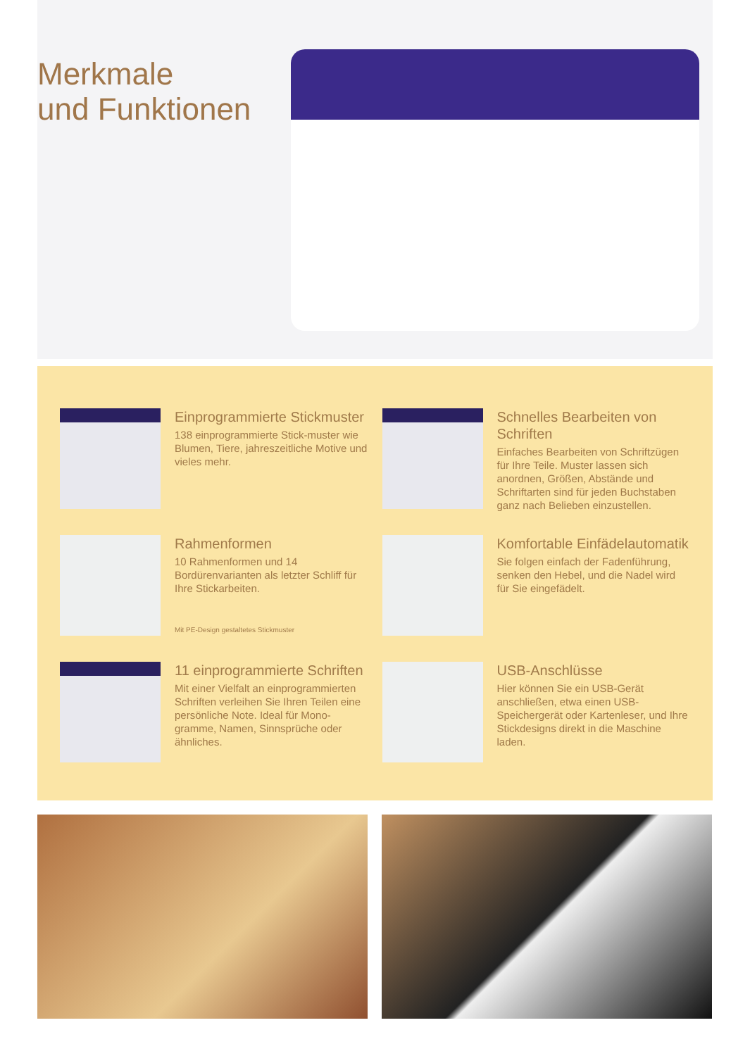Merkmale
und Funktionen
Einprogrammierte Stickmuster
138 einprogrammierte Stick-muster wie Blumen, Tiere, jahreszeitliche Motive und vieles mehr.
Schnelles Bearbeiten von Schriften
Einfaches Bearbeiten von Schriftzügen für Ihre Teile. Muster lassen sich anordnen, Größen, Abstände und Schriftarten sind für jeden Buchstaben ganz nach Belieben einzustellen.
Rahmenformen
10 Rahmenformen und 14 Bordürenvarianten als letzter Schliff für Ihre Stickarbeiten.
Mit PE-Design gestaltetes Stickmuster
Komfortable Einfädelautomatik
Sie folgen einfach der Fadenführung, senken den Hebel, und die Nadel wird für Sie eingefädelt.
11 einprogrammierte Schriften
Mit einer Vielfalt an einprogrammierten Schriften verleihen Sie Ihren Teilen eine persönliche Note. Ideal für Mono-gramme, Namen, Sinnsprüche oder ähnliches.
USB-Anschlüsse
Hier können Sie ein USB-Gerät anschließen, etwa einen USB-Speichergerät oder Kartenleser, und Ihre Stickdesigns direkt in die Maschine laden.